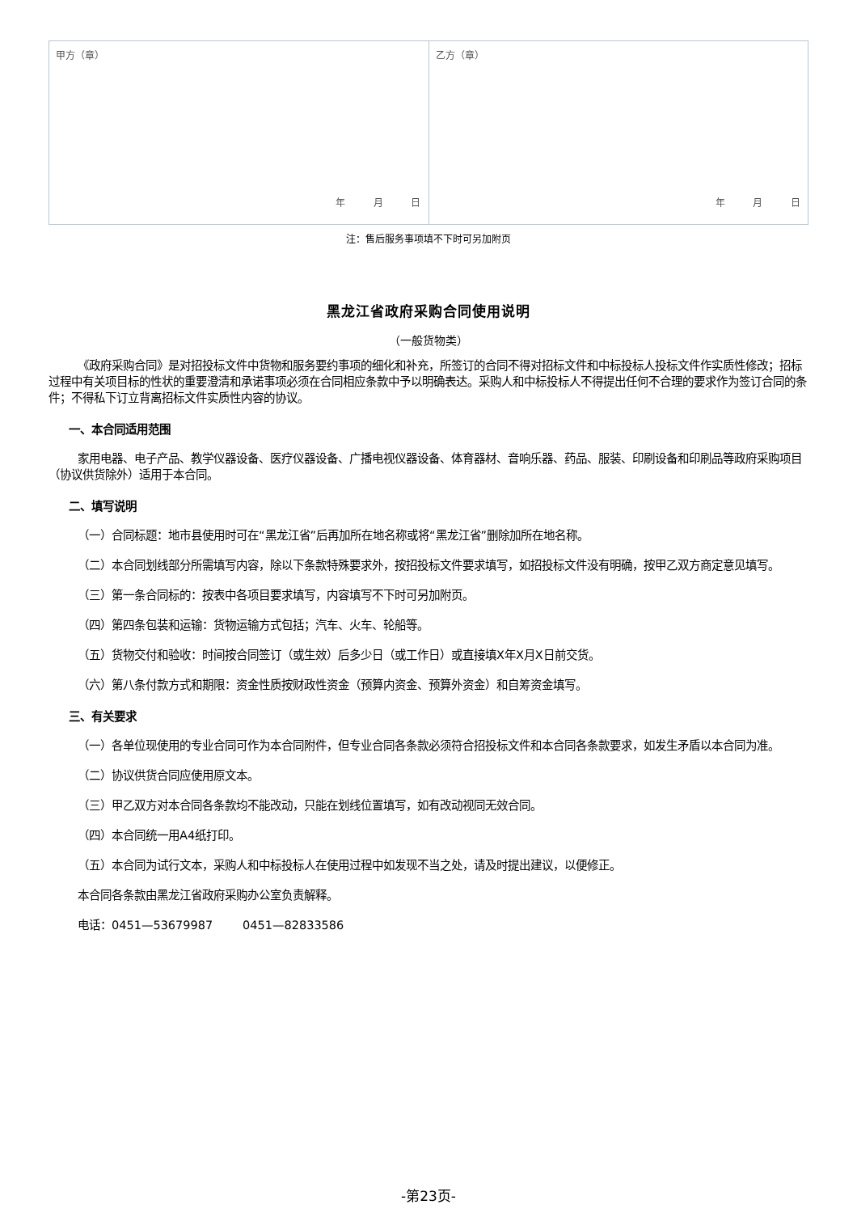| 甲方（章） 年 月 日 | 乙方（章） 年 月 日 |
注：售后服务事项填不下时可另加附页
黑龙江省政府采购合同使用说明
（一般货物类）
《政府采购合同》是对招投标文件中货物和服务要约事项的细化和补充，所签订的合同不得对招标文件和中标投标人投标文件作实质性修改；招标过程中有关项目标的性状的重要澄清和承诺事项必须在合同相应条款中予以明确表达。采购人和中标投标人不得提出任何不合理的要求作为签订合同的条件；不得私下订立背离招标文件实质性内容的协议。
一、本合同适用范围
家用电器、电子产品、教学仪器设备、医疗仪器设备、广播电视仪器设备、体育器材、音响乐器、药品、服装、印刷设备和印刷品等政府采购项目（协议供货除外）适用于本合同。
二、填写说明
（一）合同标题：地市县使用时可在“黑龙江省”后再加所在地名称或将“黑龙江省”删除加所在地名称。
（二）本合同划线部分所需填写内容，除以下条款特殊要求外，按招投标文件要求填写，如招投标文件没有明确，按甲乙双方商定意见填写。
（三）第一条合同标的：按表中各项目要求填写，内容填写不下时可另加附页。
（四）第四条包装和运输：货物运输方式包括；汽车、火车、轮船等。
（五）货物交付和验收：时间按合同签订（或生效）后多少日（或工作日）或直接填X年X月X日前交货。
（六）第八条付款方式和期限：资金性质按财政性资金（预算内资金、预算外资金）和自筹资金填写。
三、有关要求
（一）各单位现使用的专业合同可作为本合同附件，但专业合同各条款必须符合招投标文件和本合同各条款要求，如发生矛盾以本合同为准。
（二）协议供货合同应使用原文本。
（三）甲乙双方对本合同各条款均不能改动，只能在划线位置填写，如有改动视同无效合同。
（四）本合同统一用A4纸打印。
（五）本合同为试行文本，采购人和中标投标人在使用过程中如发现不当之处，请及时提出建议，以便修正。
本合同各条款由黑龙江省政府采购办公室负责解释。
电话：0451—53679987 0451—82833586
-第23页-